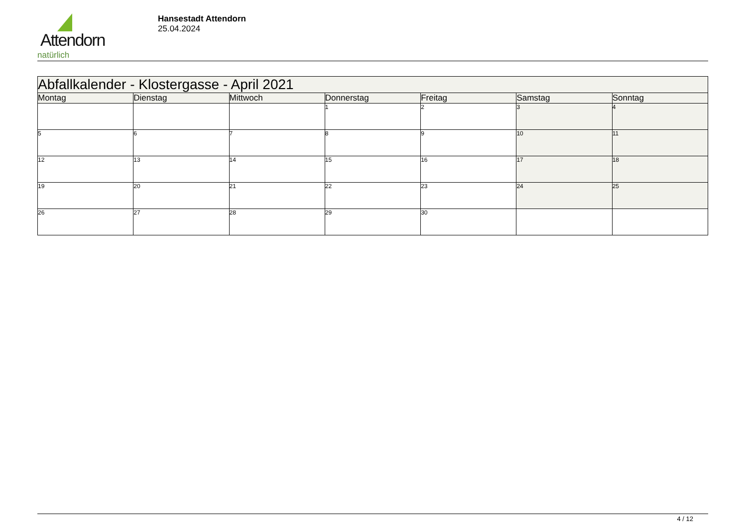Attendorn
natürlich
Hansestadt Attendorn
25.04.2024
| Abfallkalender - Klostergasse - April 2021 | | | | | | |
| --- | --- | --- | --- | --- | --- | --- |
| Montag | Dienstag | Mittwoch | Donnerstag | Freitag | Samstag | Sonntag |
| | | | 1 | 2 | 3 | 4 |
| 5 | 6 | 7 | 8 | 9 | 10 | 11 |
| 12 | 13 | 14 | 15 | 16 | 17 | 18 |
| 19 | 20 | 21 | 22 | 23 | 24 | 25 |
| 26 | 27 | 28 | 29 | 30 | | |
4 / 12